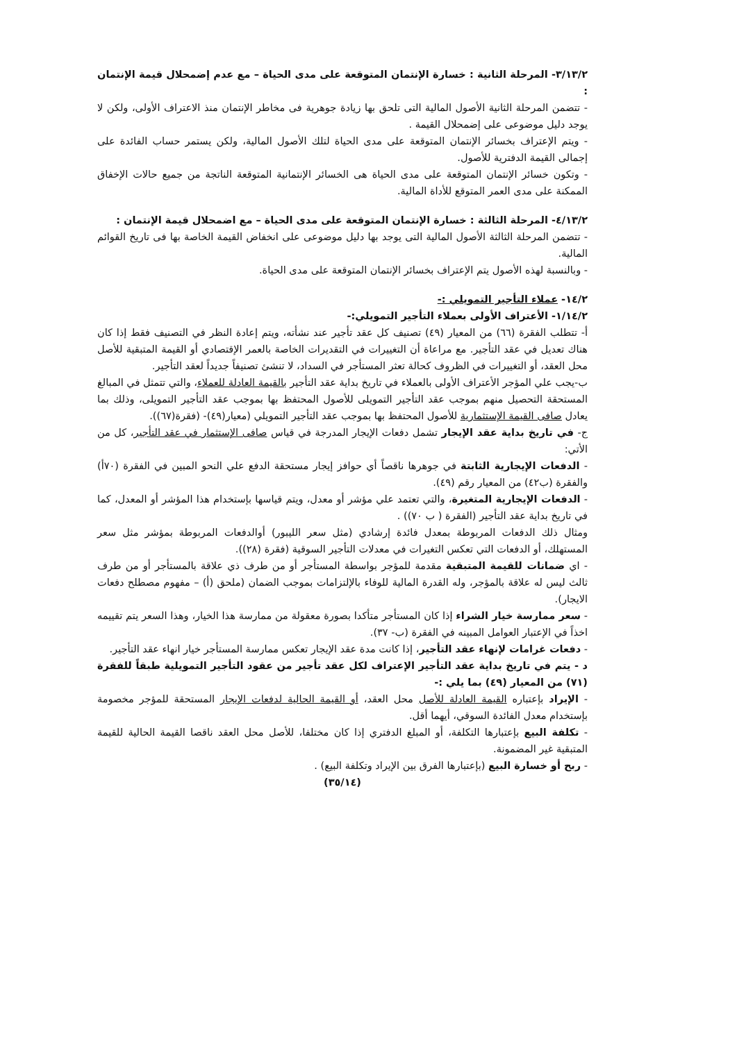٣/١٣/٢- المرحلة الثانية : خسارة الإنتمان المتوقعة على مدى الحياة – مع عدم إضمحلال قيمة الإنتمان :
- تتضمن المرحلة الثانية الأصول المالية التى تلحق بها زيادة جوهرية فى مخاطر الإنتمان منذ الاعتراف الأولى، ولكن لا يوجد دليل موضوعى على إضمحلال القيمة .
- ويتم الإعتراف بخسائر الإنتمان المتوقعة على مدى الحياة لتلك الأصول المالية، ولكن يستمر حساب الفائدة على إجمالى القيمة الدفترية للأصول.
- وتكون خسائر الإنتمان المتوقعة على مدى الحياة هى الخسائر الإنتمانية المتوقعة الناتجة من جميع حالات الإخفاق الممكنة على مدى العمر المتوقع للأداة المالية.
٤/١٣/٢- المرحلة الثالثة : خسارة الإنتمان المتوقعة على مدى الحياة – مع اضمحلال قيمة الإنتمان :
- تتضمن المرحلة الثالثة الأصول المالية التى يوجد بها دليل موضوعى على انخفاض القيمة الخاصة بها فى تاريخ القوائم المالية.
- وبالنسبة لهذه الأصول يتم الإعتراف بخسائر الإنتمان المتوقعة على مدى الحياة.
١٤/٢- عملاء التأجير التمويلي :-
١/١٤/٢- الأعتراف الأولى بعملاء التأجير التمويلي:-
أ- تتطلب الفقرة (٦٦) من المعيار (٤٩) تصنيف كل عقد تأجير عند نشأته، ويتم إعادة النظر في التصنيف فقط إذا كان هناك تعديل في عقد التأجير. مع مراعاة أن التغييرات في التقديرات الخاصة بالعمر الإقتصادي أو القيمة المتبقية للأصل محل العقد، أو التغييرات في الظروف كحالة تعثر المستأجر في السداد، لا تنشئ تصنيفاً جديداً لعقد التأجير.
ب-يجب علي المؤجر الأعتراف الأولى بالعملاء في تاريخ بداية عقد التأجير بالقيمة العادلة للعملاء، والتي تتمثل في المبالغ المستحقة التحصيل منهم بموجب عقد التأجير التمويلى للأصول المحتفظ بها بموجب عقد التأجير التمويلى، وذلك بما يعادل صافى القيمة الإستثمارية للأصول المحتفظ بها بموجب عقد التأجير التمويلي (معيار(٤٩)- (فقرة(٦٧)).
ج- في تاريخ بداية عقد الإيجار تشمل دفعات الإيجار المدرجة في قياس صافى الإستثمار في عقد التأجير، كل من الأتي:
- الدفعات الإيجارية الثابتة في جوهرها ناقصاً أي حوافز إيجار مستحقة الدفع علي النحو المبين في الفقرة (٧٠أ) والفقرة (ب٤٢) من المعيار رقم (٤٩).
- الدفعات الإيجارية المتغيرة، والتي تعتمد علي مؤشر أو معدل، ويتم قياسها بإستخدام هذا المؤشر أو المعدل، كما في تاريخ بداية عقد التأجير (الفقرة ( ب ٧٠)) .
ومثال ذلك الدفعات المربوطة بمعدل فائدة إرشادي (مثل سعر الليبور) أوالدفعات المربوطة بمؤشر مثل سعر المستهلك، أو الدفعات التي تعكس التغيرات في معدلات التأجير السوقية (فقرة (٢٨)).
- اي ضمانات للقيمة المتبقية مقدمة للمؤجر بواسطة المستأجر أو من طرف ذي علاقة بالمستأجر أو من طرف ثالث ليس له علاقة بالمؤجر، وله القدرة المالية للوفاء بالإلتزامات بموجب الضمان (ملحق (أ) – مفهوم مصطلح دفعات الايجار).
- سعر ممارسة خيار الشراء إذا كان المستأجر متأكدا بصورة معقولة من ممارسة هذا الخيار، وهذا السعر يتم تقييمه اخذاً في الإعتبار العوامل المبينه في الفقرة (ب- ٣٧).
- دفعات غرامات لإنهاء عقد التأجير، إذا كانت مدة عقد الإيجار تعكس ممارسة المستأجر خيار انهاء عقد التأجير.
د - يتم في تاريخ بداية عقد التأجير الإعتراف لكل عقد تأجير من عقود التأجير التمويلية طبقاً للفقرة (٧١) من المعيار (٤٩) بما يلي :-
- الإيراد بإعتباره القيمة العادلة للأصل محل العقد، أو القيمة الحالية لدفعات الإيجار المستحقة للمؤجر مخصومة بإستخدام معدل الفائدة السوقي، أيهما أقل.
- تكلفة البيع بإعتبارها التكلفة، أو المبلغ الدفتري إذا كان مختلفا، للأصل محل العقد ناقصا القيمة الحالية للقيمة المتبقية غير المضمونة.
- ربح أو خسارة البيع (بإعتبارها الفرق بين الإيراد وتكلفة البيع) .
(٣٥/١٤)